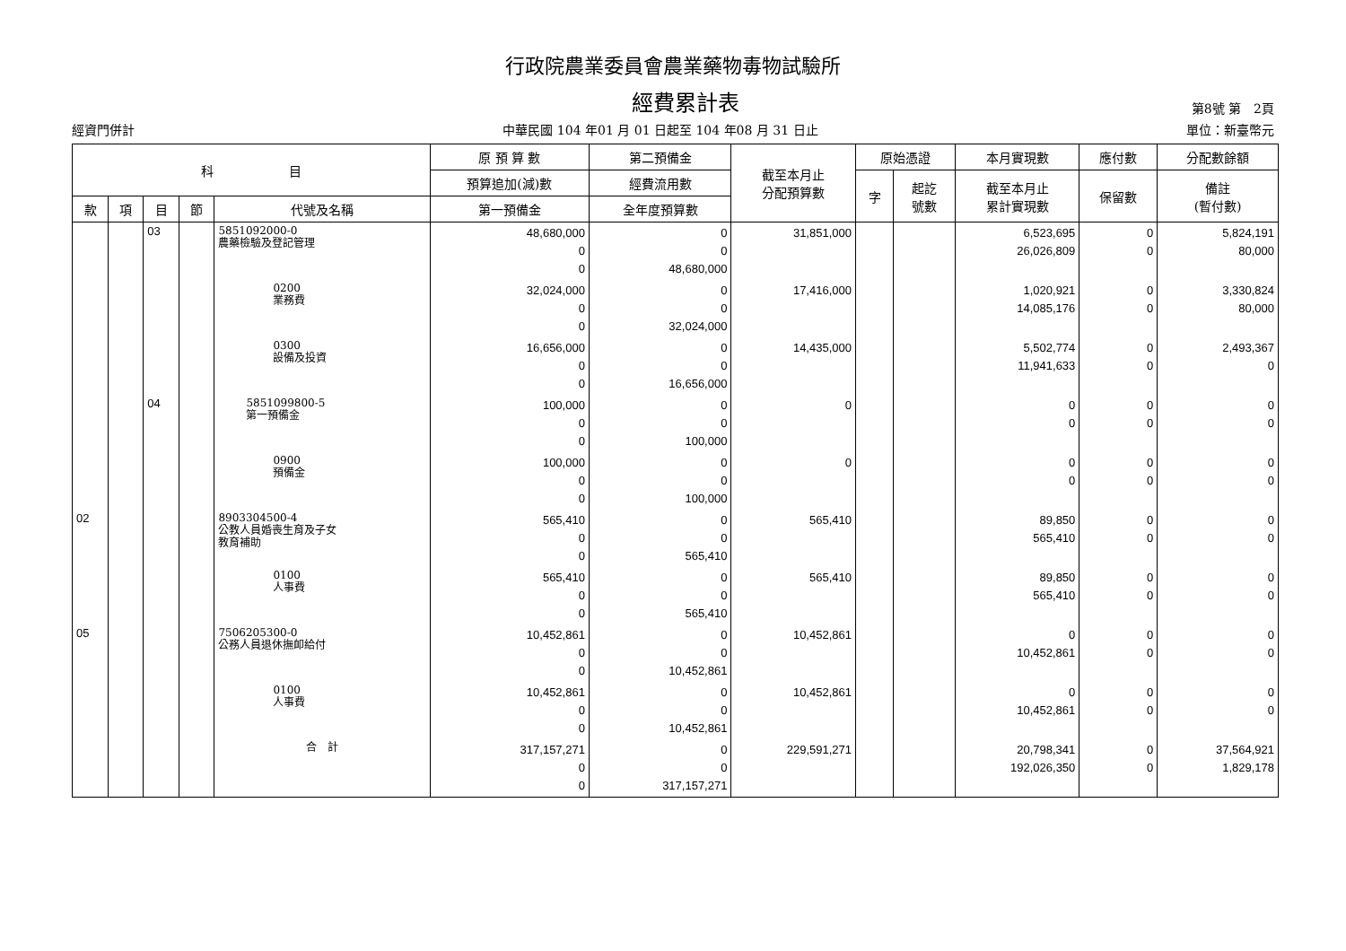行政院農業委員會農業藥物毒物試驗所
經費累計表 第8號 第　2頁
經資門併計 中華民國 104 年01 月 01 日起至 104 年08 月 31 日止 單位：新臺幣元
| 科 目 | | | | | 原 預 算 數 | 第二預備金 | 截至本月止 分配預算數 | 原始憑證 | | 本月實現數 | 應付數 | 分配數餘額 |
| --- | --- | --- | --- | --- | --- | --- | --- | --- | --- | --- | --- | --- |
| | | | | | 預算追加(減)數 | 經費流用數 | | 字 | 起訖 號數 | 截至本月止 累計實現數 | 保留數 | 備註 (暫付數) |
| 款 | 項 | 目 | 節 | 代號及名稱 | 第一預備金 | 全年度預算數 | | | | | | |
| | | 03 | | 5851092000-0 農藥檢驗及登記管理 | 48,680,000 0 0 | 0 0 48,680,000 | 31,851,000 | | | 6,523,695 26,026,809 | 0 0 | 5,824,191 80,000 |
| | | | | 0200 業務費 | 32,024,000 0 0 | 0 0 32,024,000 | 17,416,000 | | | 1,020,921 14,085,176 | 0 0 | 3,330,824 80,000 |
| | | | | 0300 設備及投資 | 16,656,000 0 0 | 0 0 16,656,000 | 14,435,000 | | | 5,502,774 11,941,633 | 0 0 | 2,493,367 0 |
| | | 04 | | 5851099800-5 第一預備金 | 100,000 0 0 | 0 0 100,000 | 0 | | | 0 0 | 0 0 | 0 0 |
| | | | | 0900 預備金 | 100,000 0 0 | 0 0 100,000 | 0 | | | 0 0 | 0 0 | 0 0 |
| 02 | | | | 8903304500-4 公教人員婚喪生育及子女 教育補助 | 565,410 0 0 | 0 0 565,410 | 565,410 | | | 89,850 565,410 | 0 0 | 0 0 |
| | | | | 0100 人事費 | 565,410 0 0 | 0 0 565,410 | 565,410 | | | 89,850 565,410 | 0 0 | 0 0 |
| 05 | | | | 7506205300-0 公務人員退休撫卹給付 | 10,452,861 0 0 | 0 0 10,452,861 | 10,452,861 | | | 0 10,452,861 | 0 0 | 0 0 |
| | | | | 0100 人事費 | 10,452,861 0 0 | 0 0 10,452,861 | 10,452,861 | | | 0 10,452,861 | 0 0 | 0 0 |
| | | | | 合 計 | 317,157,271 0 0 | 0 0 317,157,271 | 229,591,271 | | | 20,798,341 192,026,350 | 0 0 | 37,564,921 1,829,178 |